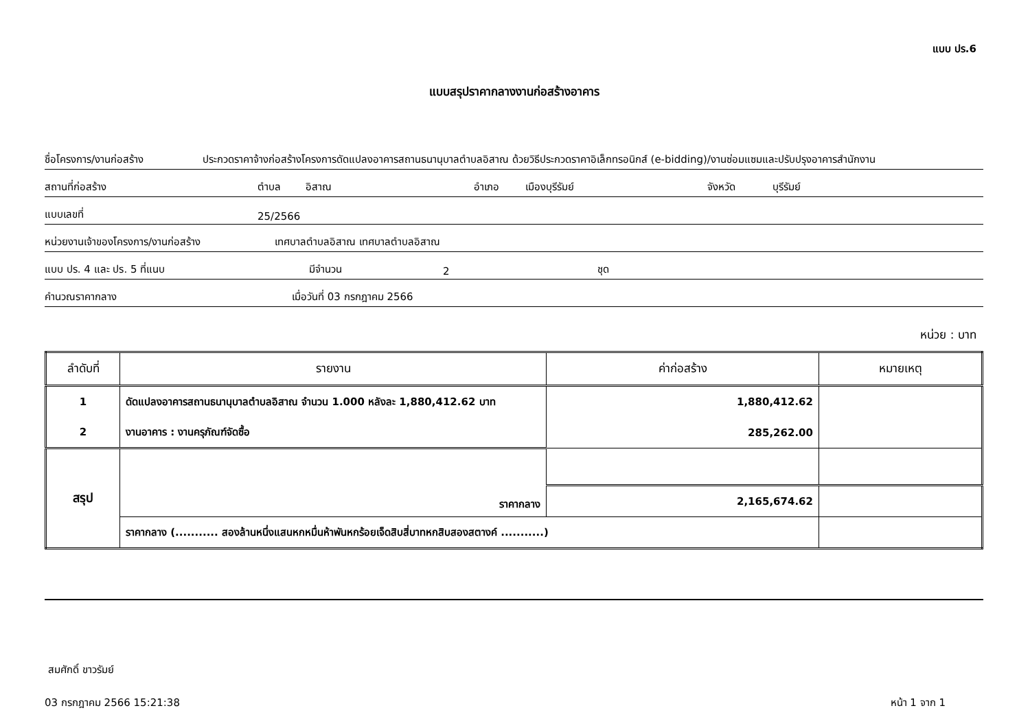แบบ ปร.6
แบบสรุปราคากลางงานก่อสร้างอาคาร
ชื่อโครงการ/งานก่อสร้าง ประกวดราคาจ้างก่อสร้างโครงการดัดแปลงอาคารสถานธนานุบาลตำบลอิสาณ ด้วยวิธีประกวดราคาอิเล็กทรอนิกส์ (e-bidding)/งานซ่อมแซมและปรับปรุงอาคารสำนักงาน
สถานที่ก่อสร้าง ตำบล อิสาณ อำเภอ เมืองบุรีรัมย์ จังหวัด บุรีรัมย์
แบบเลขที่ 25/2566
หน่วยงานเจ้าของโครงการ/งานก่อสร้าง เทศบาลตำบลอิสาณ เทศบาลตำบลอิสาณ
แบบ ปร. 4 และ ปร. 5 ที่แนบ มีจำนวน 2 ชุด
คำนวณราคากลาง เมื่อวันที่ 03 กรกฎาคม 2566
หน่วย : บาท
| ลำดับที่ | รายงาน | ค่าก่อสร้าง | หมายเหตุ |
| --- | --- | --- | --- |
| 1 | ดัดแปลงอาคารสถานธนานุบาลตำบลอิสาณ จำนวน 1.000 หลังละ 1,880,412.62 บาท | 1,880,412.62 | |
| 2 | งานอาคาร : งานครุภัณฑ์จัดซื้อ | 285,262.00 | |
| สรุป | ราคากลาง | | |
| | | 2,165,674.62 | |
| | ราคากลาง (........... สองล้านหนึ่งแสนหกหมื่นห้าพันหกร้อยเจ็ดสิบสี่บาทหกสิบสองสตางค์ ...........) | | |
สมศักดิ์ ขาวรัมย์
03 กรกฎาคม 2566 15:21:38 หน้า 1 จาก 1